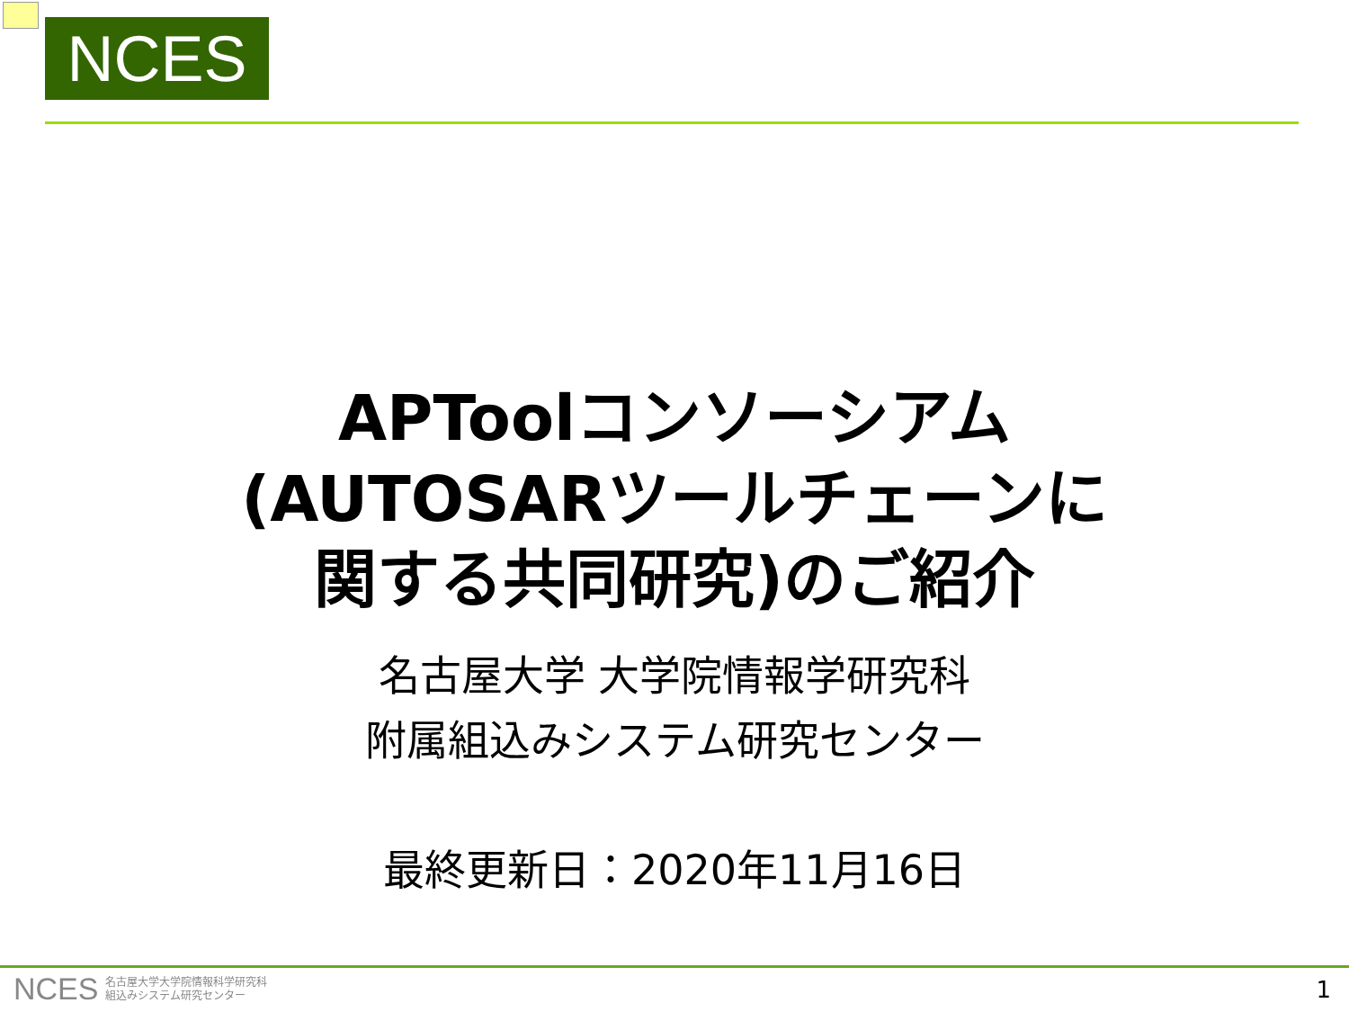NCES
APToolコンソーシアム
(AUTOSARツールチェーンに
関する共同研究)のご紹介
名古屋大学 大学院情報学研究科
附属組込みシステム研究センター
最終更新日：2020年11月16日
NCES 名古屋大学大学院情報科学研究科
組込みシステム研究センター
1